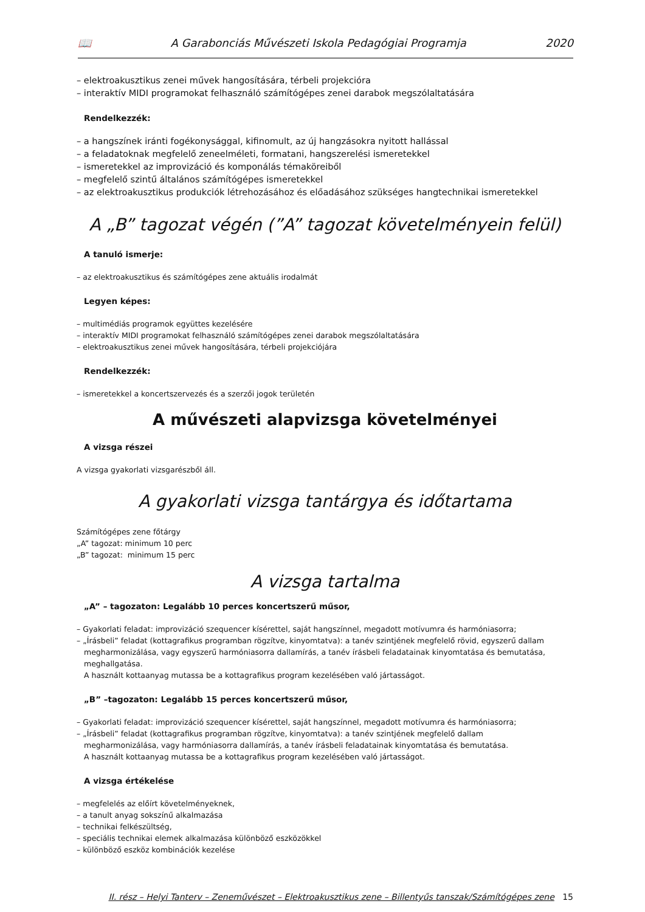📖 A Garabonciás Művészeti Iskola Pedagógiai Programja 2020
– elektroakusztikus zenei művek hangosítására, térbeli projekcióra
– interaktív MIDI programokat felhasználó számítógépes zenei darabok megszólaltatására
Rendelkezzék:
– a hangszínek iránti fogékonysággal, kifinomult, az új hangzásokra nyitott hallással
– a feladatoknak megfelelő zeneelméleti, formatani, hangszerelési ismeretekkel
– ismeretekkel az improvizáció és komponálás témaköreiből
– megfelelő szintű általános számítógépes ismeretekkel
– az elektroakusztikus produkciók létrehozásához és előadásához szükséges hangtechnikai ismeretekkel
A „B” tagozat végén (”A” tagozat követelményein felül)
A tanuló ismerje:
– az elektroakusztikus és számítógépes zene aktuális irodalmát
Legyen képes:
– multimédiás programok együttes kezelésére
– interaktív MIDI programokat felhasználó számítógépes zenei darabok megszólaltatására
– elektroakusztikus zenei művek hangosítására, térbeli projekciójára
Rendelkezzék:
– ismeretekkel a koncertszervezés és a szerzői jogok területén
A művészeti alapvizsga követelményei
A vizsga részei
A vizsga gyakorlati vizsgarészből áll.
A gyakorlati vizsga tantárgya és időtartama
Számítógépes zene főtárgy
„A” tagozat: minimum 10 perc
„B” tagozat: minimum 15 perc
A vizsga tartalma
„A” – tagozaton: Legalább 10 perces koncertszerű műsor,
– Gyakorlati feladat: improvizáció szequencer kísérettel, saját hangszínnel, megadott motívumra és harmóniasorra;
– „Írásbeli” feladat (kottagrafikus programban rögzítve, kinyomtatva): a tanév szintjének megfelelő rövid, egyszerű dallam
megharmonizálása, vagy egyszerű harmóniasorra dallamírás, a tanév írásbeli feladatainak kinyomtatása és bemutatása, meghallgatása.
A használt kottaanyag mutassa be a kottagrafikus program kezelésében való jártasságot.
„B” –tagozaton: Legalább 15 perces koncertszerű műsor,
– Gyakorlati feladat: improvizáció szequencer kísérettel, saját hangszínnel, megadott motívumra és harmóniasorra;
– „Írásbeli” feladat (kottagrafikus programban rögzítve, kinyomtatva): a tanév szintjének megfelelő dallam
megharmonizálása, vagy harmóniasorra dallamírás, a tanév írásbeli feladatainak kinyomtatása és bemutatása.
A használt kottaanyag mutassa be a kottagrafikus program kezelésében való jártasságot.
A vizsga értékelése
– megfelelés az előírt követelményeknek,
– a tanult anyag sokszínű alkalmazása
– technikai felkészültség,
– speciális technikai elemek alkalmazása különböző eszközökkel
– különböző eszköz kombinációk kezelése
II. rész – Helyi Tanterv – Zeneművészet – Elektroakusztikus zene – Billentyűs tanszak/Számítógépes zene 15